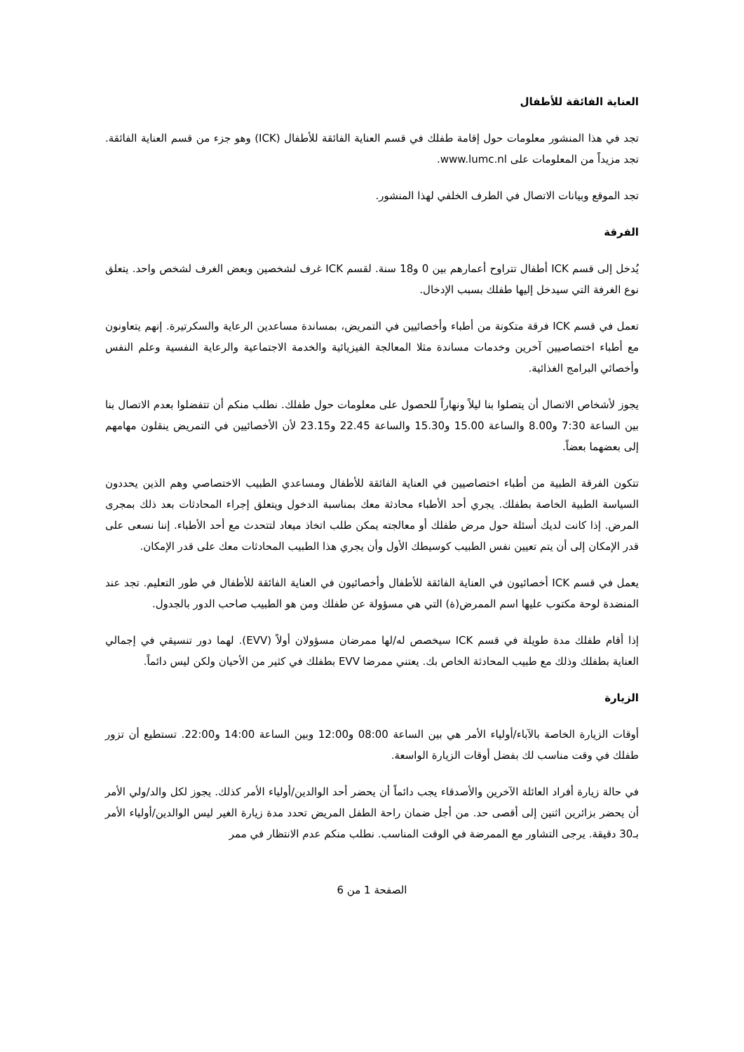العناية الفائقة للأطفال
تجد في هذا المنشور معلومات حول إقامة طفلك في قسم العناية الفائقة للأطفال (ICK) وهو جزء من قسم العناية الفائقة. تجد مزيداً من المعلومات على www.lumc.nl.
تجد الموقع وبيانات الاتصال في الطرف الخلفي لهذا المنشور.
الفرقة
يُدخل إلى قسم ICK أطفال تتراوح أعمارهم بين 0 و18 سنة. لقسم ICK غرف لشخصين وبعض الغرف لشخص واحد. يتعلق نوع الغرفة التي سيدخل إليها طفلك بسبب الإدخال.
تعمل في قسم ICK فرقة متكونة من أطباء وأخصائيين في التمريض، بمساندة مساعدين الرعاية والسكرتيرة. إنهم يتعاونون مع أطباء اختصاصيين آخرين وخدمات مساندة مثلا المعالجة الفيزيائية والخدمة الاجتماعية والرعاية النفسية وعلم النفس وأخصائي البرامج الغذائية.
يجوز لأشخاص الاتصال أن يتصلوا بنا ليلاً ونهاراً للحصول على معلومات حول طفلك. نطلب منكم أن تتفضلوا بعدم الاتصال بنا بين الساعة 7:30 و8.00 والساعة 15.00 و15.30 والساعة 22.45 و23.15 لأن الأخصائيين في التمريض ينقلون مهامهم إلى بعضهما بعضاً.
تتكون الفرقة الطبية من أطباء اختصاصيين في العناية الفائقة للأطفال ومساعدي الطبيب الاختصاصي وهم الذين يحددون السياسة الطبية الخاصة بطفلك. يجري أحد الأطباء محادثة معك بمناسبة الدخول ويتعلق إجراء المحادثات بعد ذلك بمجرى المرض. إذا كانت لديك أسئلة حول مرض طفلك أو معالجته يمكن طلب اتخاذ ميعاد لتتحدث مع أحد الأطباء. إننا نسعى على قدر الإمكان إلى أن يتم تعيين نفس الطبيب كوسيطك الأول وأن يجري هذا الطبيب المحادثات معك على قدر الإمكان.
يعمل في قسم ICK أخصائيون في العناية الفائقة للأطفال وأخصائيون في العناية الفائقة للأطفال في طور التعليم. تجد عند المنضدة لوحة مكتوب عليها اسم الممرض(ة) التي هي مسؤولة عن طفلك ومن هو الطبيب صاحب الدور بالجدول.
إذا أقام طفلك مدة طويلة في قسم ICK سيخصص له/لها ممرضان مسؤولان أولاً (EVV). لهما دور تنسيقي في إجمالي العناية بطفلك وذلك مع طبيب المحادثة الخاص بك. يعتني ممرضا EVV بطفلك في كثير من الأحيان ولكن ليس دائماً.
الزيارة
أوقات الزيارة الخاصة بالآباء/أولياء الأمر هي بين الساعة 08:00 و12:00 وبين الساعة 14:00 و22:00. تستطيع أن تزور طفلك في وقت مناسب لك بفضل أوقات الزيارة الواسعة.
في حالة زيارة أفراد العائلة الآخرين والأصدقاء يجب دائماً أن يحضر أحد الوالدين/أولياء الأمر كذلك. يجوز لكل والد/ولي الأمر أن يحضر بزائرين اثنين إلى أقصى حد. من أجل ضمان راحة الطفل المريض تحدد مدة زيارة الغير ليس الوالدين/أولياء الأمر بـ30 دقيقة. يرجى التشاور مع الممرضة في الوقت المناسب. نطلب منكم عدم الانتظار في ممر
الصفحة 1 من 6